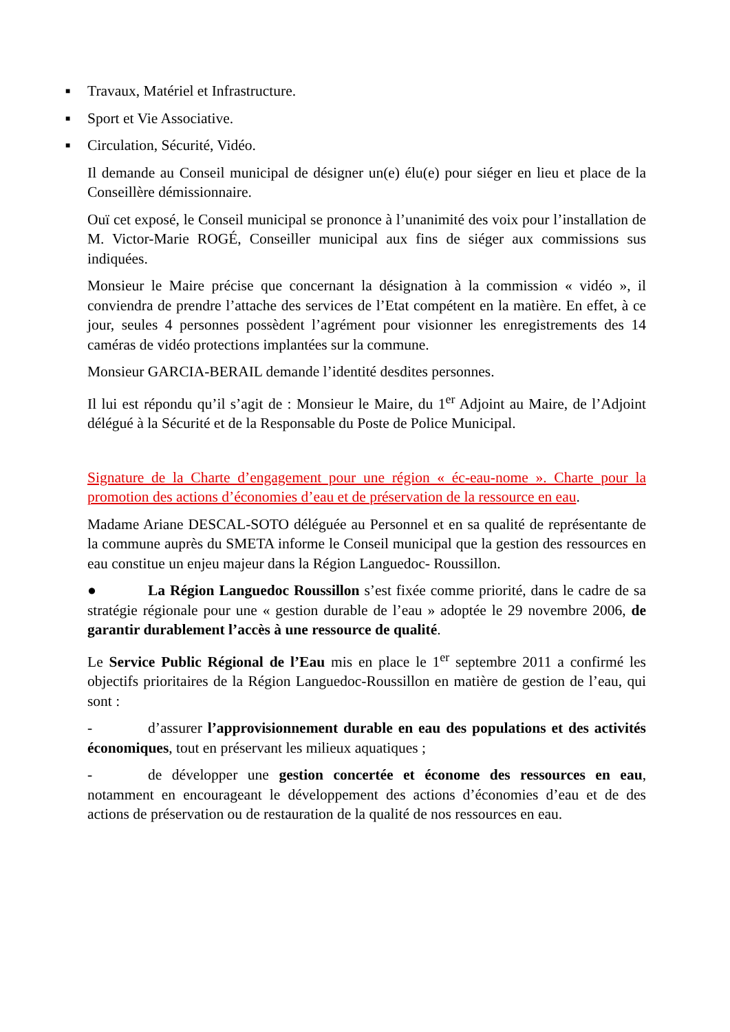■ Travaux, Matériel et Infrastructure.
■ Sport et Vie Associative.
■ Circulation, Sécurité, Vidéo.
Il demande au Conseil municipal de désigner un(e) élu(e) pour siéger en lieu et place de la Conseillère démissionnaire.
Ouï cet exposé, le Conseil municipal se prononce à l’unanimité des voix pour l’installation de M. Victor-Marie ROGÉ, Conseiller municipal aux fins de siéger aux commissions sus indiquées.
Monsieur le Maire précise que concernant la désignation à la commission « vidéo », il conviendra de prendre l’attache des services de l’Etat compétent en la matière. En effet, à ce jour, seules 4 personnes possèdent l’agrément pour visionner les enregistrements des 14 caméras de vidéo protections implantées sur la commune.
Monsieur GARCIA-BERAIL demande l’identité desdites personnes.
Il lui est répondu qu’il s’agit de : Monsieur le Maire, du 1<sup>er</sup> Adjoint au Maire, de l’Adjoint délégué à la Sécurité et de la Responsable du Poste de Police Municipal.
Signature de la Charte d’engagement pour une région « éc-eau-nome ». Charte pour la promotion des actions d’économies d’eau et de préservation de la ressource en eau.
Madame Ariane DESCAL-SOTO déléguée au Personnel et en sa qualité de représentante de la commune auprès du SMETA informe le Conseil municipal que la gestion des ressources en eau constitue un enjeu majeur dans la Région Languedoc- Roussillon.
● La Région Languedoc Roussillon s’est fixée comme priorité, dans le cadre de sa stratégie régionale pour une « gestion durable de l’eau » adoptée le 29 novembre 2006, de garantir durablement l’accès à une ressource de qualité.
Le Service Public Régional de l’Eau mis en place le 1<sup>er</sup> septembre 2011 a confirmé les objectifs prioritaires de la Région Languedoc-Roussillon en matière de gestion de l’eau, qui sont :
- d’assurer l’approvisionnement durable en eau des populations et des activités économiques, tout en préservant les milieux aquatiques ;
- de développer une gestion concertée et économe des ressources en eau, notamment en encourageant le développement des actions d’économies d’eau et de des actions de préservation ou de restauration de la qualité de nos ressources en eau.